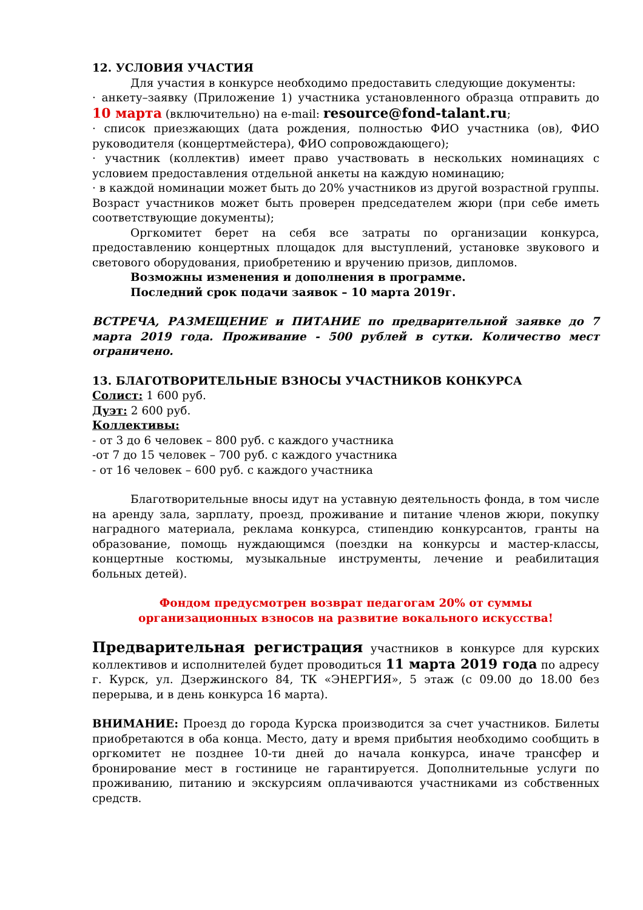12. УСЛОВИЯ УЧАСТИЯ
Для участия в конкурсе необходимо предоставить следующие документы:
· анкету–заявку (Приложение 1) участника установленного образца отправить до 10 марта (включительно) на e-mail: resource@fond-talant.ru;
· список приезжающих (дата рождения, полностью ФИО участника (ов), ФИО руководителя (концертмейстера), ФИО сопровождающего);
· участник (коллектив) имеет право участвовать в нескольких номинациях с условием предоставления отдельной анкеты на каждую номинацию;
· в каждой номинации может быть до 20% участников из другой возрастной группы. Возраст участников может быть проверен председателем жюри (при себе иметь соответствующие документы);
Оргкомитет берет на себя все затраты по организации конкурса, предоставлению концертных площадок для выступлений, установке звукового и светового оборудования, приобретению и вручению призов, дипломов.
Возможны изменения и дополнения в программе.
Последний срок подачи заявок – 10 марта 2019г.
ВСТРЕЧА, РАЗМЕЩЕНИЕ и ПИТАНИЕ по предварительной заявке до 7 марта 2019 года. Проживание - 500 рублей в сутки. Количество мест ограничено.
13. БЛАГОТВОРИТЕЛЬНЫЕ ВЗНОСЫ УЧАСТНИКОВ КОНКУРСА
Солист: 1 600 руб.
Дуэт: 2 600 руб.
Коллективы:
- от 3 до 6 человек – 800 руб. с каждого участника
-от 7 до 15 человек – 700 руб. с каждого участника
- от 16 человек – 600 руб. с каждого участника
Благотворительные вносы идут на уставную деятельность фонда, в том числе на аренду зала, зарплату, проезд, проживание и питание членов жюри, покупку наградного материала, реклама конкурса, стипендию конкурсантов, гранты на образование, помощь нуждающимся (поездки на конкурсы и мастер-классы, концертные костюмы, музыкальные инструменты, лечение и реабилитация больных детей).
Фондом предусмотрен возврат педагогам 20% от суммы
организационных взносов на развитие вокального искусства!
Предварительная регистрация участников в конкурсе для курских коллективов и исполнителей будет проводиться 11 марта 2019 года по адресу г. Курск, ул. Дзержинского 84, ТК «ЭНЕРГИЯ», 5 этаж (с 09.00 до 18.00 без перерыва, и в день конкурса 16 марта).
ВНИМАНИЕ: Проезд до города Курска производится за счет участников. Билеты приобретаются в оба конца. Место, дату и время прибытия необходимо сообщить в оргкомитет не позднее 10-ти дней до начала конкурса, иначе трансфер и бронирование мест в гостинице не гарантируется. Дополнительные услуги по проживанию, питанию и экскурсиям оплачиваются участниками из собственных средств.